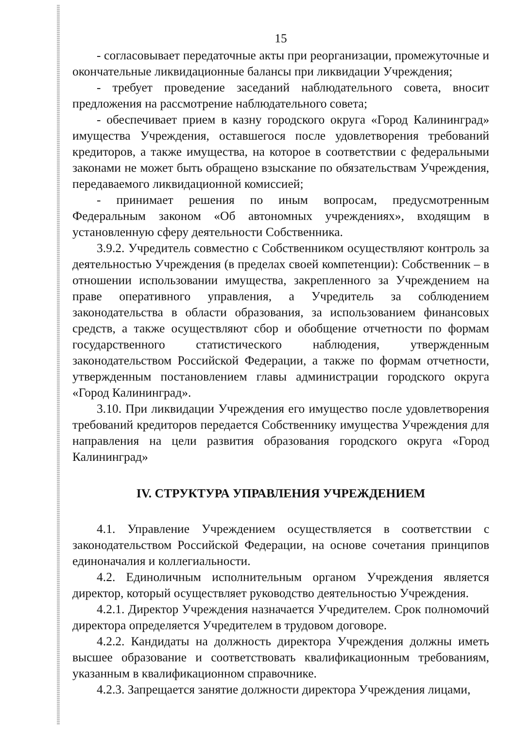15
- согласовывает передаточные акты при реорганизации, промежуточные и окончательные ликвидационные балансы при ликвидации Учреждения;
- требует проведение заседаний наблюдательного совета, вносит предложения на рассмотрение наблюдательного совета;
- обеспечивает прием в казну городского округа «Город Калининград» имущества Учреждения, оставшегося после удовлетворения требований кредиторов, а также имущества, на которое в соответствии с федеральными законами не может быть обращено взыскание по обязательствам Учреждения, передаваемого ликвидационной комиссией;
- принимает решения по иным вопросам, предусмотренным Федеральным законом «Об автономных учреждениях», входящим в установленную сферу деятельности Собственника.
3.9.2. Учредитель совместно с Собственником осуществляют контроль за деятельностью Учреждения (в пределах своей компетенции): Собственник – в отношении использовании имущества, закрепленного за Учреждением на праве оперативного управления, а Учредитель за соблюдением законодательства в области образования, за использованием финансовых средств, а также осуществляют сбор и обобщение отчетности по формам государственного статистического наблюдения, утвержденным законодательством Российской Федерации, а также по формам отчетности, утвержденным постановлением главы администрации городского округа «Город Калининград».
3.10. При ликвидации Учреждения его имущество после удовлетворения требований кредиторов передается Собственнику имущества Учреждения для направления на цели развития образования городского округа «Город Калининград»
IV. СТРУКТУРА УПРАВЛЕНИЯ УЧРЕЖДЕНИЕМ
4.1. Управление Учреждением осуществляется в соответствии с законодательством Российской Федерации, на основе сочетания принципов единоначалия и коллегиальности.
4.2. Единоличным исполнительным органом Учреждения является директор, который осуществляет руководство деятельностью Учреждения.
4.2.1. Директор Учреждения назначается Учредителем. Срок полномочий директора определяется Учредителем в трудовом договоре.
4.2.2. Кандидаты на должность директора Учреждения должны иметь высшее образование и соответствовать квалификационным требованиям, указанным в квалификационном справочнике.
4.2.3. Запрещается занятие должности директора Учреждения лицами,